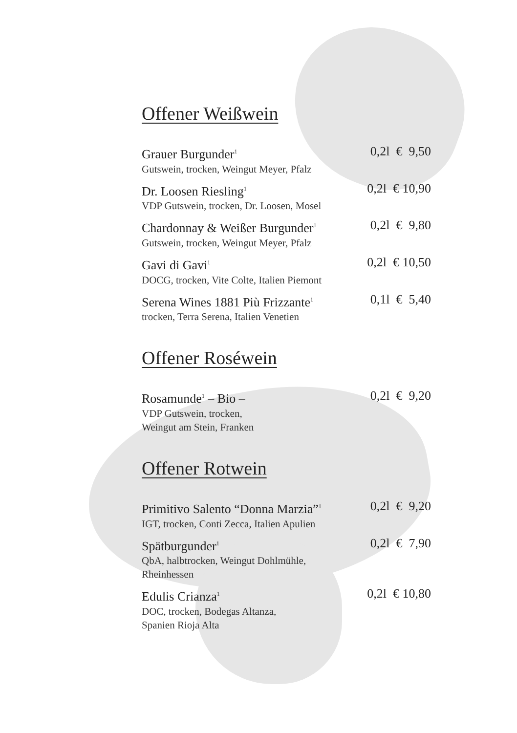Offener Weißwein
Grauer Burgunder<sup>1</sup>
Gutswein, trocken, Weingut Meyer, Pfalz
0,2l € 9,50
Dr. Loosen Riesling<sup>1</sup>
VDP Gutswein, trocken, Dr. Loosen, Mosel
0,2l € 10,90
Chardonnay & Weißer Burgunder<sup>1</sup>
Gutswein, trocken, Weingut Meyer, Pfalz
0,2l € 9,80
Gavi di Gavi<sup>1</sup>
DOCG, trocken, Vite Colte, Italien Piemont
0,2l € 10,50
Serena Wines 1881 Più Frizzante<sup>1</sup>
trocken, Terra Serena, Italien Venetien
0,1l € 5,40
Offener Roséwein
Rosamunde<sup>1</sup> – Bio –
VDP Gutswein, trocken,
Weingut am Stein, Franken
0,2l € 9,20
Offener Rotwein
Primitivo Salento “Donna Marzia”<sup>1</sup>
IGT, trocken, Conti Zecca, Italien Apulien
0,2l € 9,20
Spätburgunder<sup>1</sup>
QbA, halbtrocken, Weingut Dohlmühle,
Rheinhessen
0,2l € 7,90
Edulis Crianza<sup>1</sup>
DOC, trocken, Bodegas Altanza,
Spanien Rioja Alta
0,2l € 10,80